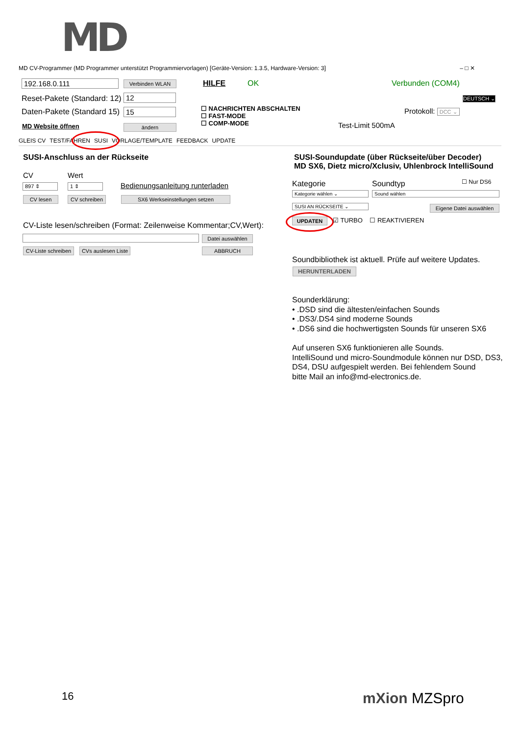MD
MD CV-Programmer (MD Programmer unterstützt Programmiervorlagen) [Geräte-Version: 1.3.5, Hardware-Version: 3] – □ ✕
192.168.0.111 Verbinden WLAN HILFE OK Verbunden (COM4)
Reset-Pakete (Standard: 12) 12
Daten-Pakete (Standard 15) 15
☐ NACHRICHTEN ABSCHALTEN
☐ FAST-MODE
☐ COMP-MODE
DEUTSCH ⌄
Protokoll: DCC ⌄
Test-Limit 500mA
MD Website öffnen ändern
GLEIS CV TEST/FAHREN SUSI VORLAGE/TEMPLATE FEEDBACK UPDATE
SUSI-Anschluss an der Rückseite
CV Wert
897 ⇕ 1 ⇕ Bedienungsanleitung runterladen
CV lesen CV schreiben SX6 Werkseinstellungen setzen
CV-Liste lesen/schreiben (Format: Zeilenweise Kommentar;CV,Wert):
Datei auswählen
CV-Liste schreiben CVs auslesen Liste ABBRUCH
SUSI-Soundupdate (über Rückseite/über Decoder)
MD SX6, Dietz micro/Xclusiv, Uhlenbrock IntelliSound
Kategorie Soundtyp ☐ Nur DS6
Kategorie wählen ⌄ Sound wählen
SUSI AN RÜCKSEITE ⌄ Eigene Datei auswählen
UPDATEN ☑ TURBO ☐ REAKTIVIEREN
Soundbibliothek ist aktuell. Prüfe auf weitere Updates.
HERUNTERLADEN
Sounderklärung:
• .DSD sind die ältesten/einfachen Sounds
• .DS3/.DS4 sind moderne Sounds
• .DS6 sind die hochwertigsten Sounds für unseren SX6
Auf unseren SX6 funktionieren alle Sounds.
IntelliSound und micro-Soundmodule können nur DSD, DS3,
DS4, DSU aufgespielt werden. Bei fehlendem Sound
bitte Mail an info@md-electronics.de.
16 mXion MZSpro